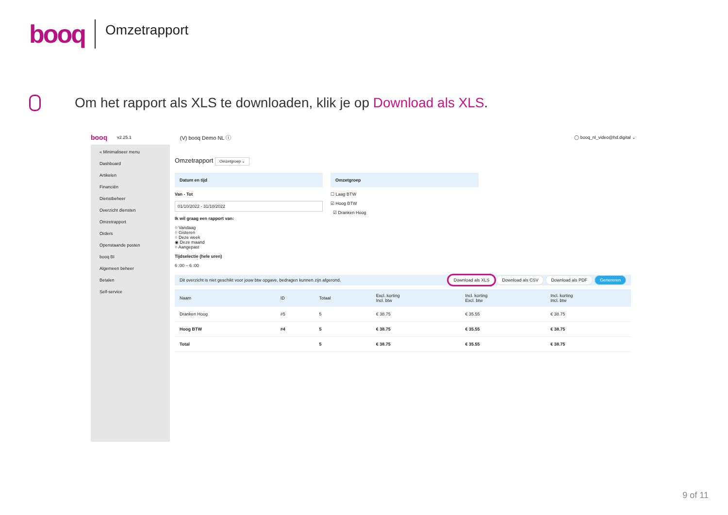booq
Omzetrapport
Om het rapport als XLS te downloaden, klik je op Download als XLS.
booq v2.25.1 (V) booq Demo NL ⓘ ◯ booq_nl_video@hd.digital ⌄
« Minimaliseer menu
Dashboard
Artikelen
Financiën
Dienstbeheer
Overzicht diensten
Omzetrapport
Orders
Openstaande posten
booq BI
Algemeen beheer
Betalen
Self-service
Omzetrapport Omzetgroep ⌄
Datum en tijd
Van - Tot
01/10/2022 - 31/10/2022
Ik wil graag een rapport van:
○ Vandaag
○ Gisteren
○ Deze week
◉ Deze maand
○ Aangepast
Tijdselectie (hele uren)
6 :00 – 6 :00
Omzetgroep
☐ Laag BTW
☑ Hoog BTW
☑ Dranken Hoog
Dit overzicht is niet geschikt voor jouw btw opgave, bedragen kunnen zijn afgerond. Download als XLS Download als CSV Download als PDF Genereren
| Naam | ID | Totaal | Excl. korting Incl. btw | Incl. korting Excl. btw | Incl. korting Incl. btw |
| --- | --- | --- | --- | --- | --- |
| Dranken Hoog | #5 | 5 | € 38.75 | € 35.55 | € 38.75 |
| Hoog BTW | #4 | 5 | € 38.75 | € 35.55 | € 38.75 |
| Total | | 5 | € 38.75 | € 35.55 | € 38.75 |
9 of 11